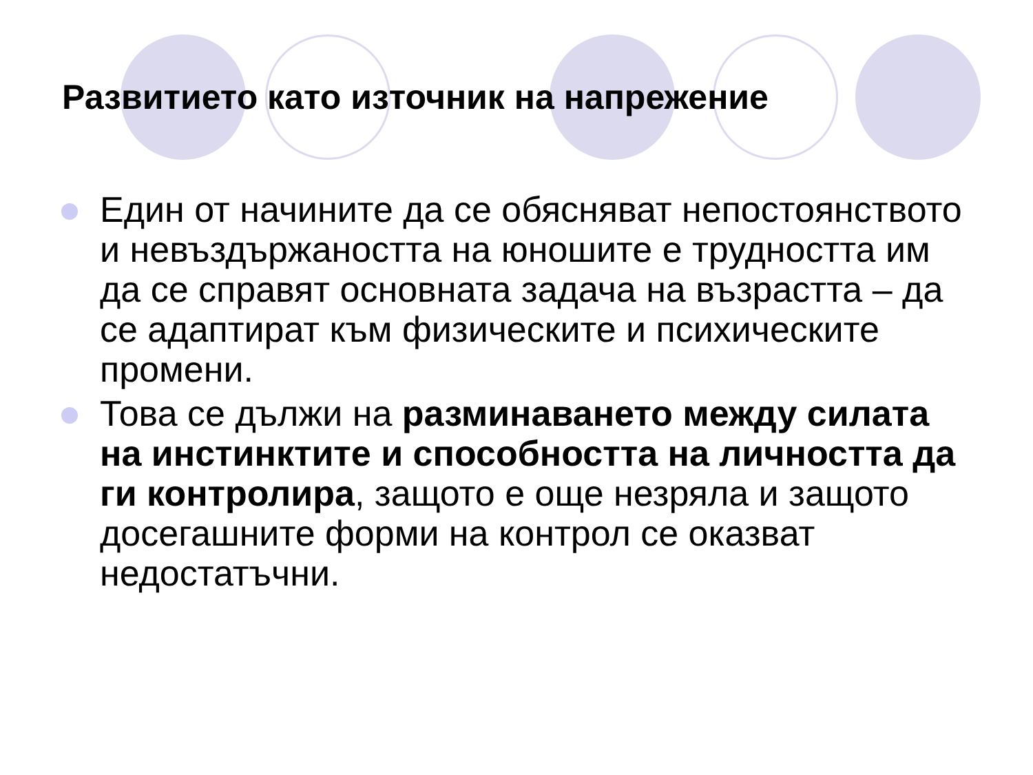Развитието като източник на напрежение
Един от начините да се обясняват непостоянството и невъздържаността на юношите е трудността им да се справят основната задача на възрастта – да се адаптират към физическите и психическите промени.
Това се дължи на разминаването между силата на инстинктите и способността на личността да ги контролира, защото е още незряла и защото досегашните форми на контрол се оказват недостатъчни.